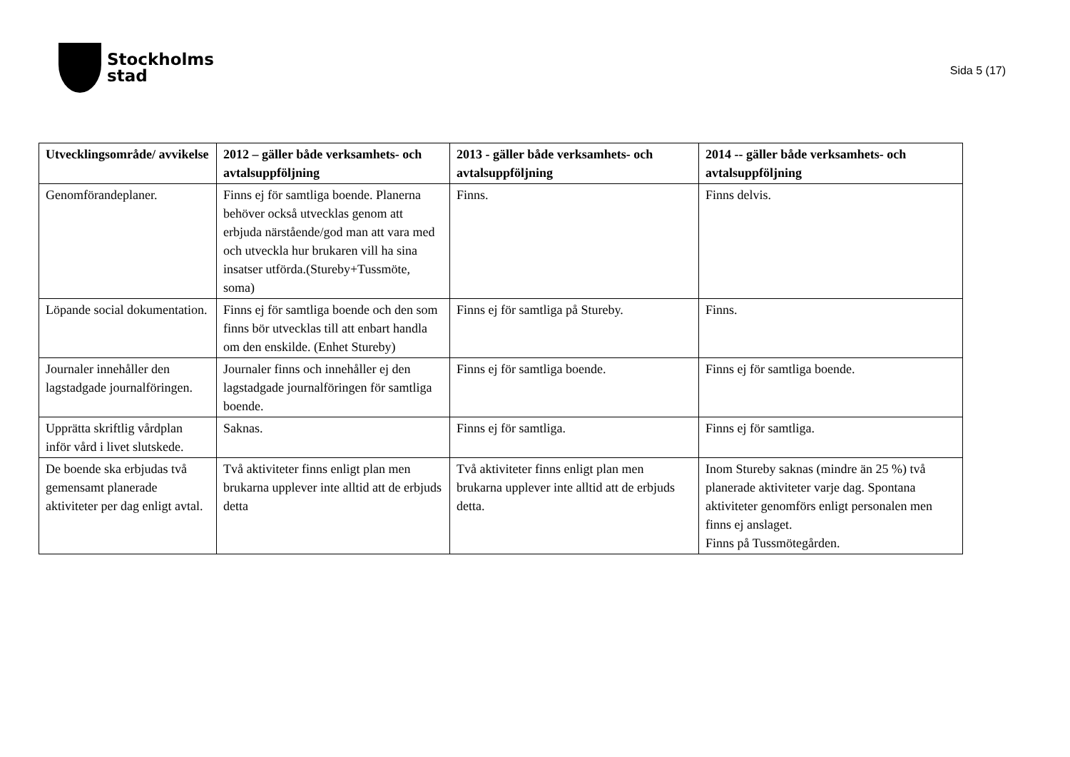Stockholms
stad
Sida 5 (17)
| Utvecklingsområde/ avvikelse | 2012 – gäller både verksamhets- och avtalsuppföljning | 2013 - gäller både verksamhets- och avtalsuppföljning | 2014 -- gäller både verksamhets- och avtalsuppföljning |
| --- | --- | --- | --- |
| Genomförandeplaner. | Finns ej för samtliga boende. Planerna behöver också utvecklas genom att erbjuda närstående/god man att vara med och utveckla hur brukaren vill ha sina insatser utförda.(Stureby+Tussmöte, soma) | Finns. | Finns delvis. |
| Löpande social dokumentation. | Finns ej för samtliga boende och den som finns bör utvecklas till att enbart handla om den enskilde. (Enhet Stureby) | Finns ej för samtliga på Stureby. | Finns. |
| Journaler innehåller den lagstadgade journalföringen. | Journaler finns och innehåller ej den lagstadgade journalföringen för samtliga boende. | Finns ej för samtliga boende. | Finns ej för samtliga boende. |
| Upprätta skriftlig vårdplan inför vård i livet slutskede. | Saknas. | Finns ej för samtliga. | Finns ej för samtliga. |
| De boende ska erbjudas två gemensamt planerade aktiviteter per dag enligt avtal. | Två aktiviteter finns enligt plan men brukarna upplever inte alltid att de erbjuds detta | Två aktiviteter finns enligt plan men brukarna upplever inte alltid att de erbjuds detta. | Inom Stureby saknas (mindre än 25 %) två planerade aktiviteter varje dag. Spontana aktiviteter genomförs enligt personalen men finns ej anslaget. Finns på Tussmötegården. |